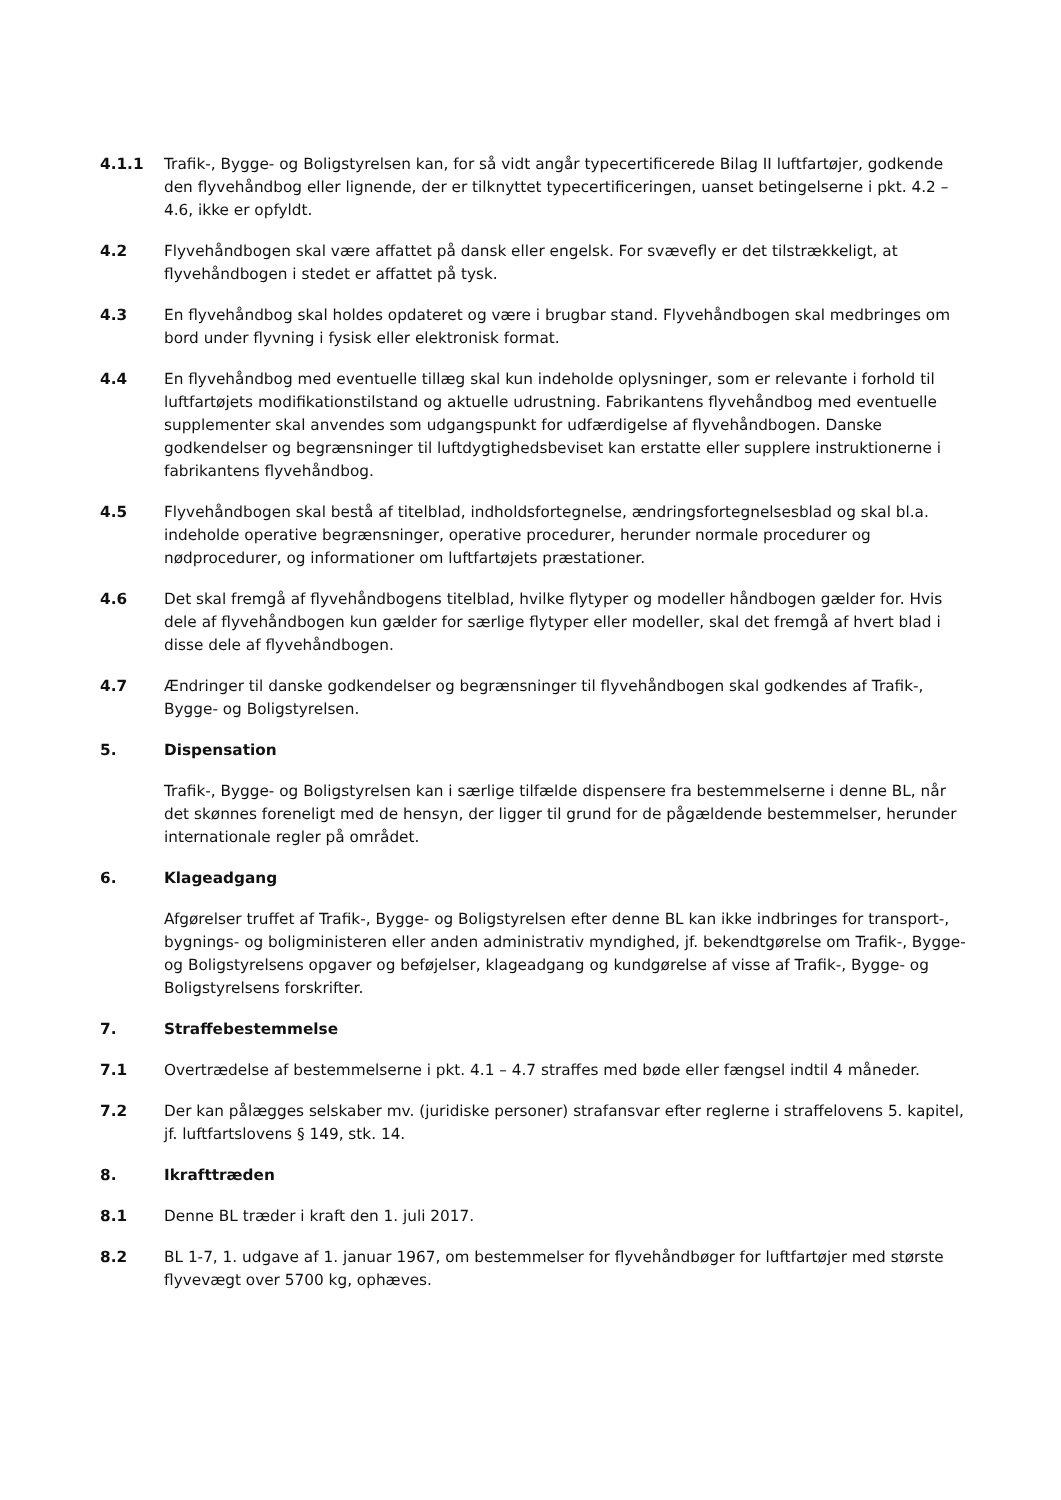4.1.1 Trafik-, Bygge- og Boligstyrelsen kan, for så vidt angår typecertificerede Bilag II luftfartøjer, godkende den flyvehåndbog eller lignende, der er tilknyttet typecertificeringen, uanset betingelserne i pkt. 4.2 – 4.6, ikke er opfyldt.
4.2 Flyvehåndbogen skal være affattet på dansk eller engelsk. For svævefly er det tilstrækkeligt, at flyvehåndbogen i stedet er affattet på tysk.
4.3 En flyvehåndbog skal holdes opdateret og være i brugbar stand. Flyvehåndbogen skal medbringes om bord under flyvning i fysisk eller elektronisk format.
4.4 En flyvehåndbog med eventuelle tillæg skal kun indeholde oplysninger, som er relevante i forhold til luftfartøjets modifikationstilstand og aktuelle udrustning. Fabrikantens flyvehåndbog med eventuelle supplementer skal anvendes som udgangspunkt for udfærdigelse af flyvehåndbogen. Danske godkendelser og begrænsninger til luftdygtighedsbeviset kan erstatte eller supplere instruktionerne i fabrikantens flyvehåndbog.
4.5 Flyvehåndbogen skal bestå af titelblad, indholdsfortegnelse, ændringsfortegnelsesblad og skal bl.a. indeholde operative begrænsninger, operative procedurer, herunder normale procedurer og nødprocedurer, og informationer om luftfartøjets præstationer.
4.6 Det skal fremgå af flyvehåndbogens titelblad, hvilke flytyper og modeller håndbogen gælder for. Hvis dele af flyvehåndbogen kun gælder for særlige flytyper eller modeller, skal det fremgå af hvert blad i disse dele af flyvehåndbogen.
4.7 Ændringer til danske godkendelser og begrænsninger til flyvehåndbogen skal godkendes af Trafik-, Bygge- og Boligstyrelsen.
5. Dispensation
Trafik-, Bygge- og Boligstyrelsen kan i særlige tilfælde dispensere fra bestemmelserne i denne BL, når det skønnes foreneligt med de hensyn, der ligger til grund for de pågældende bestemmelser, herunder internationale regler på området.
6. Klageadgang
Afgørelser truffet af Trafik-, Bygge- og Boligstyrelsen efter denne BL kan ikke indbringes for transport-, bygnings- og boligministeren eller anden administrativ myndighed, jf. bekendtgørelse om Trafik-, Bygge- og Boligstyrelsens opgaver og beføjelser, klageadgang og kundgørelse af visse af Trafik-, Bygge- og Boligstyrelsens forskrifter.
7. Straffebestemmelse
7.1 Overtrædelse af bestemmelserne i pkt. 4.1 – 4.7 straffes med bøde eller fængsel indtil 4 måneder.
7.2 Der kan pålægges selskaber mv. (juridiske personer) strafansvar efter reglerne i straffelovens 5. kapitel, jf. luftfartslovens § 149, stk. 14.
8. Ikrafttræden
8.1 Denne BL træder i kraft den 1. juli 2017.
8.2 BL 1-7, 1. udgave af 1. januar 1967, om bestemmelser for flyvehåndbøger for luftfartøjer med største flyvevægt over 5700 kg, ophæves.